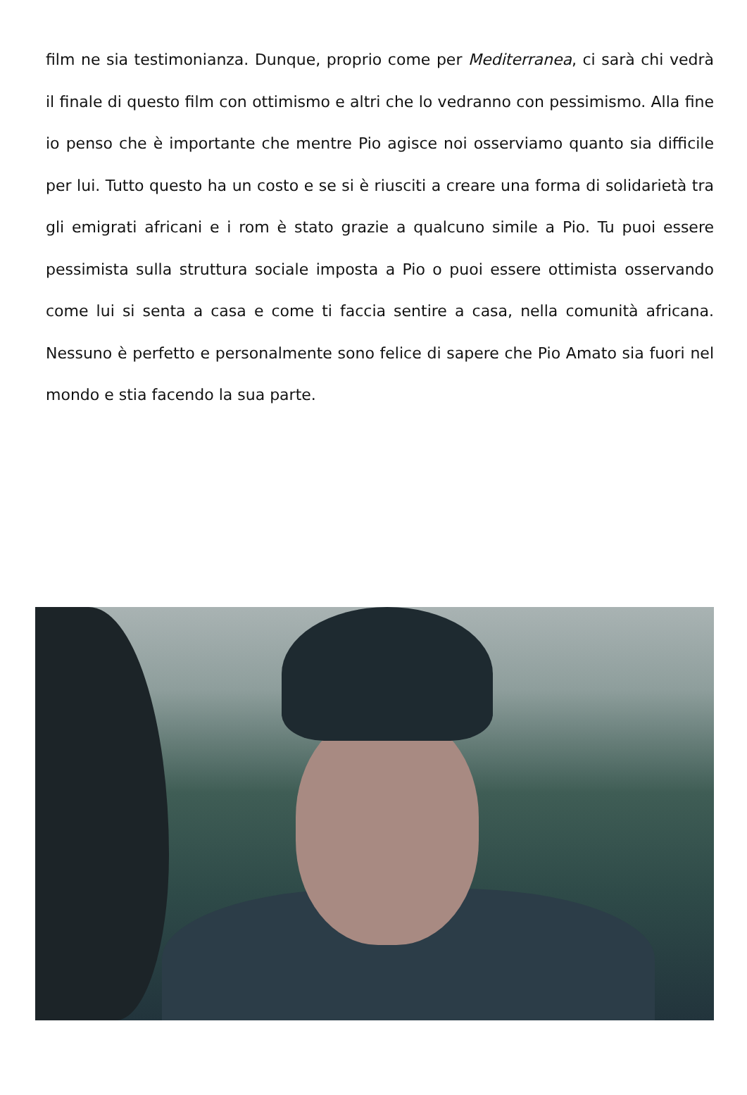film ne sia testimonianza. Dunque, proprio come per Mediterranea, ci sarà chi vedrà il finale di questo film con ottimismo e altri che lo vedranno con pessimismo. Alla fine io penso che è importante che mentre Pio agisce noi osserviamo quanto sia difficile per lui. Tutto questo ha un costo e se si è riusciti a creare una forma di solidarietà tra gli emigrati africani e i rom è stato grazie a qualcuno simile a Pio. Tu puoi essere pessimista sulla struttura sociale imposta a Pio o puoi essere ottimista osservando come lui si senta a casa e come ti faccia sentire a casa, nella comunità africana. Nessuno è perfetto e personalmente sono felice di sapere che Pio Amato sia fuori nel mondo e stia facendo la sua parte.